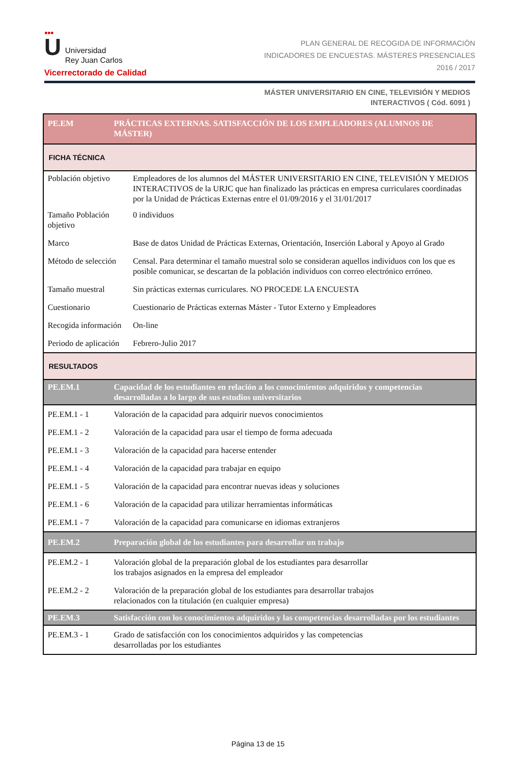●●●
U Universidad
Rey Juan Carlos
Vicerrectorado de Calidad
PLAN GENERAL DE RECOGIDA DE INFORMACIÓN
INDICADORES DE ENCUESTAS. MÁSTERES PRESENCIALES
2016 / 2017
MÁSTER UNIVERSITARIO EN CINE, TELEVISIÓN Y MEDIOS
INTERACTIVOS ( Cód. 6091 )
| PE.EM | PRÁCTICAS EXTERNAS. SATISFACCIÓN DE LOS EMPLEADORES (ALUMNOS DE MÁSTER) | |
| FICHA TÉCNICA | | |
| Población objetivo | | Empleadores de los alumnos del MÁSTER UNIVERSITARIO EN CINE, TELEVISIÓN Y MEDIOS INTERACTIVOS de la URJC que han finalizado las prácticas en empresa curriculares coordinadas por la Unidad de Prácticas Externas entre el 01/09/2016 y el 31/01/2017 |
| Tamaño Población objetivo | | 0 individuos |
| Marco | | Base de datos Unidad de Prácticas Externas, Orientación, Inserción Laboral y Apoyo al Grado |
| Método de selección | | Censal. Para determinar el tamaño muestral solo se consideran aquellos individuos con los que es posible comunicar, se descartan de la población individuos con correo electrónico erróneo. |
| Tamaño muestral | | Sin prácticas externas curriculares. NO PROCEDE LA ENCUESTA |
| Cuestionario | | Cuestionario de Prácticas externas Máster - Tutor Externo y Empleadores |
| Recogida información | | On-line |
| Periodo de aplicación | | Febrero-Julio 2017 |
| RESULTADOS | | |
| PE.EM.1 | Capacidad de los estudiantes en relación a los conocimientos adquiridos y competencias desarrolladas a lo largo de sus estudios universitarios | |
| PE.EM.1 - 1 | Valoración de la capacidad para adquirir nuevos conocimientos | |
| PE.EM.1 - 2 | Valoración de la capacidad para usar el tiempo de forma adecuada | |
| PE.EM.1 - 3 | Valoración de la capacidad para hacerse entender | |
| PE.EM.1 - 4 | Valoración de la capacidad para trabajar en equipo | |
| PE.EM.1 - 5 | Valoración de la capacidad para encontrar nuevas ideas y soluciones | |
| PE.EM.1 - 6 | Valoración de la capacidad para utilizar herramientas informáticas | |
| PE.EM.1 - 7 | Valoración de la capacidad para comunicarse en idiomas extranjeros | |
| PE.EM.2 | Preparación global de los estudiantes para desarrollar un trabajo | |
| PE.EM.2 - 1 | Valoración global de la preparación global de los estudiantes para desarrollar los trabajos asignados en la empresa del empleador | |
| PE.EM.2 - 2 | Valoración de la preparación global de los estudiantes para desarrollar trabajos relacionados con la titulación (en cualquier empresa) | |
| PE.EM.3 | Satisfacción con los conocimientos adquiridos y las competencias desarrolladas por los estudiantes | |
| PE.EM.3 - 1 | Grado de satisfacción con los conocimientos adquiridos y las competencias desarrolladas por los estudiantes | |
Página 13 de 15